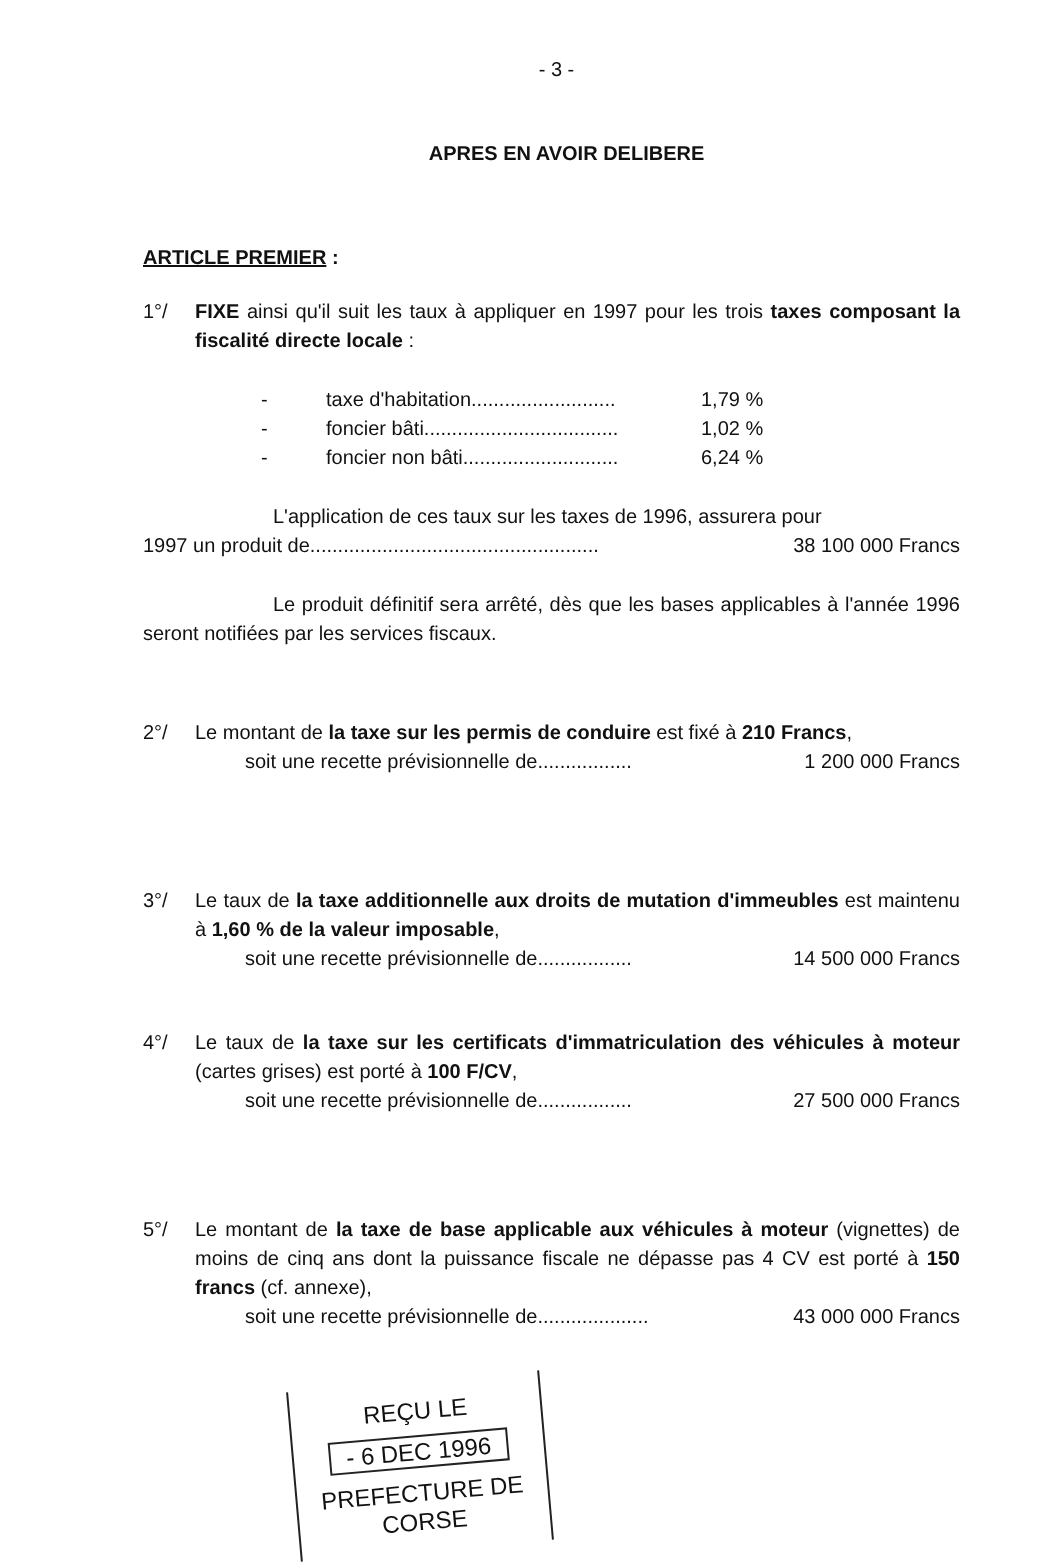- 3 -
APRES EN AVOIR DELIBERE
ARTICLE PREMIER :
1°/ FIXE ainsi qu'il suit les taux à appliquer en 1997 pour les trois taxes composant la fiscalité directe locale :
| - | taxe d'habitation.......................... | 1,79 % |
| - | foncier bâti................................... | 1,02 % |
| - | foncier non bâti............................ | 6,24 % |
L'application de ces taux sur les taxes de 1996, assurera pour
1997 un produit de.................................................... 38 100 000 Francs
Le produit définitif sera arrêté, dès que les bases applicables à l'année 1996 seront notifiées par les services fiscaux.
2°/ Le montant de la taxe sur les permis de conduire est fixé à 210 Francs,
soit une recette prévisionnelle de................. 1 200 000 Francs
3°/ Le taux de la taxe additionnelle aux droits de mutation d'immeubles est maintenu à 1,60 % de la valeur imposable,
soit une recette prévisionnelle de................. 14 500 000 Francs
4°/ Le taux de la taxe sur les certificats d'immatriculation des véhicules à moteur (cartes grises) est porté à 100 F/CV,
soit une recette prévisionnelle de................. 27 500 000 Francs
5°/ Le montant de la taxe de base applicable aux véhicules à moteur (vignettes) de moins de cinq ans dont la puissance fiscale ne dépasse pas 4 CV est porté à 150 francs (cf. annexe),
soit une recette prévisionnelle de.................... 43 000 000 Francs
REÇU LE
- 6 DEC 1996
PREFECTURE DE CORSE